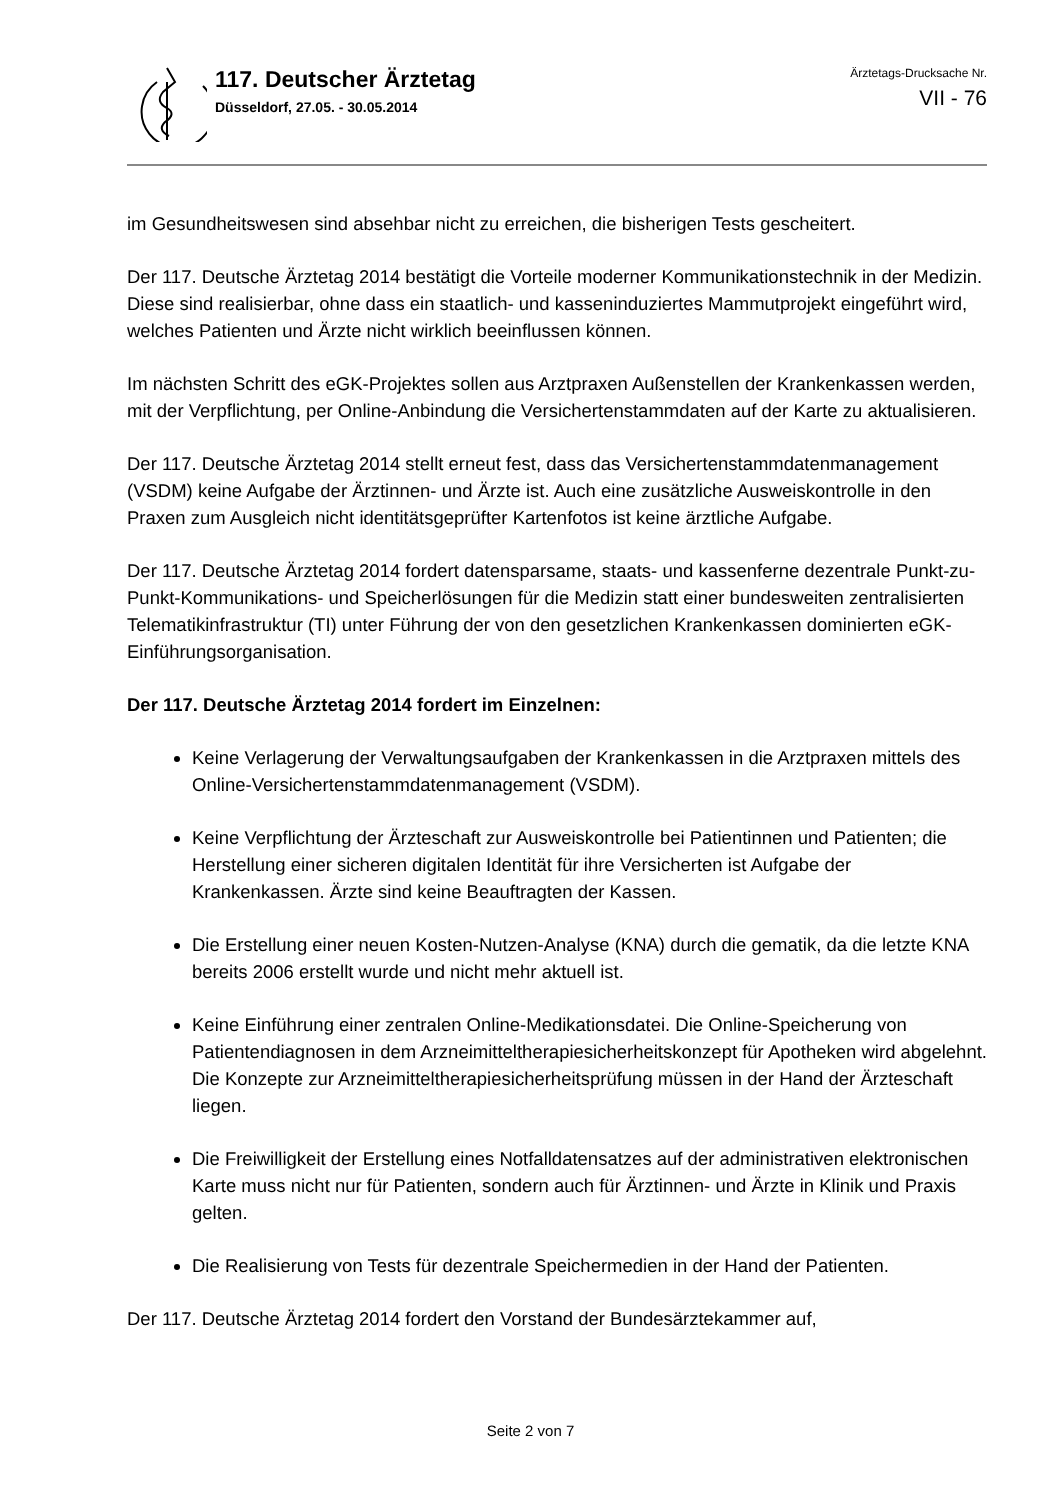117. Deutscher Ärztetag
Düsseldorf, 27.05. - 30.05.2014
Ärztetags-Drucksache Nr.
VII - 76
im Gesundheitswesen sind absehbar nicht zu erreichen, die bisherigen Tests gescheitert.
Der 117. Deutsche Ärztetag 2014 bestätigt die Vorteile moderner Kommunikationstechnik in der Medizin. Diese sind realisierbar, ohne dass ein staatlich- und kasseninduziertes Mammutprojekt eingeführt wird, welches Patienten und Ärzte nicht wirklich beeinflussen können.
Im nächsten Schritt des eGK-Projektes sollen aus Arztpraxen Außenstellen der Krankenkassen werden, mit der Verpflichtung, per Online-Anbindung die Versichertenstammdaten auf der Karte zu aktualisieren.
Der 117. Deutsche Ärztetag 2014 stellt erneut fest, dass das Versichertenstammdatenmanagement (VSDM) keine Aufgabe der Ärztinnen- und Ärzte ist. Auch eine zusätzliche Ausweiskontrolle in den Praxen zum Ausgleich nicht identitätsgeprüfter Kartenfotos ist keine ärztliche Aufgabe.
Der 117. Deutsche Ärztetag 2014 fordert datensparsame, staats- und kassenferne dezentrale Punkt-zu-Punkt-Kommunikations- und Speicherlösungen für die Medizin statt einer bundesweiten zentralisierten Telematikinfrastruktur (TI) unter Führung der von den gesetzlichen Krankenkassen dominierten eGK-Einführungsorganisation.
Der 117. Deutsche Ärztetag 2014 fordert im Einzelnen:
Keine Verlagerung der Verwaltungsaufgaben der Krankenkassen in die Arztpraxen mittels des Online-Versichertenstammdatenmanagement (VSDM).
Keine Verpflichtung der Ärzteschaft zur Ausweiskontrolle bei Patientinnen und Patienten; die Herstellung einer sicheren digitalen Identität für ihre Versicherten ist Aufgabe der Krankenkassen. Ärzte sind keine Beauftragten der Kassen.
Die Erstellung einer neuen Kosten-Nutzen-Analyse (KNA) durch die gematik, da die letzte KNA bereits 2006 erstellt wurde und nicht mehr aktuell ist.
Keine Einführung einer zentralen Online-Medikationsdatei. Die Online-Speicherung von Patientendiagnosen in dem Arzneimitteltherapiesicherheitskonzept für Apotheken wird abgelehnt. Die Konzepte zur Arzneimitteltherapiesicherheitsprüfung müssen in der Hand der Ärzteschaft liegen.
Die Freiwilligkeit der Erstellung eines Notfalldatensatzes auf der administrativen elektronischen Karte muss nicht nur für Patienten, sondern auch für Ärztinnen- und Ärzte in Klinik und Praxis gelten.
Die Realisierung von Tests für dezentrale Speichermedien in der Hand der Patienten.
Der 117. Deutsche Ärztetag 2014 fordert den Vorstand der Bundesärztekammer auf,
Seite 2 von 7